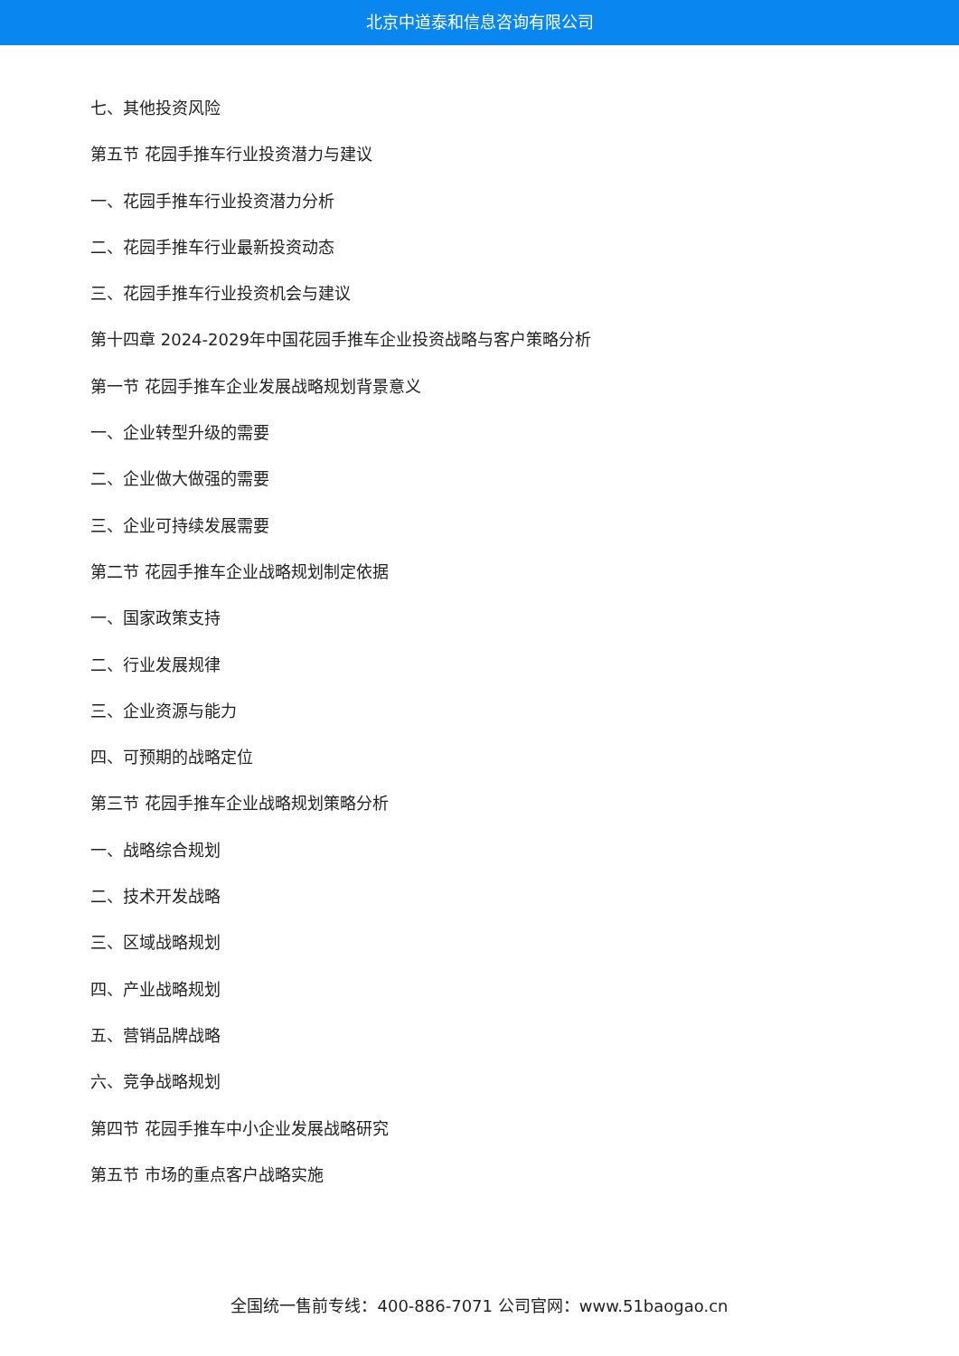北京中道泰和信息咨询有限公司
七、其他投资风险
第五节 花园手推车行业投资潜力与建议
一、花园手推车行业投资潜力分析
二、花园手推车行业最新投资动态
三、花园手推车行业投资机会与建议
第十四章 2024-2029年中国花园手推车企业投资战略与客户策略分析
第一节 花园手推车企业发展战略规划背景意义
一、企业转型升级的需要
二、企业做大做强的需要
三、企业可持续发展需要
第二节 花园手推车企业战略规划制定依据
一、国家政策支持
二、行业发展规律
三、企业资源与能力
四、可预期的战略定位
第三节 花园手推车企业战略规划策略分析
一、战略综合规划
二、技术开发战略
三、区域战略规划
四、产业战略规划
五、营销品牌战略
六、竞争战略规划
第四节 花园手推车中小企业发展战略研究
第五节 市场的重点客户战略实施
全国统一售前专线：400-886-7071 公司官网：www.51baogao.cn